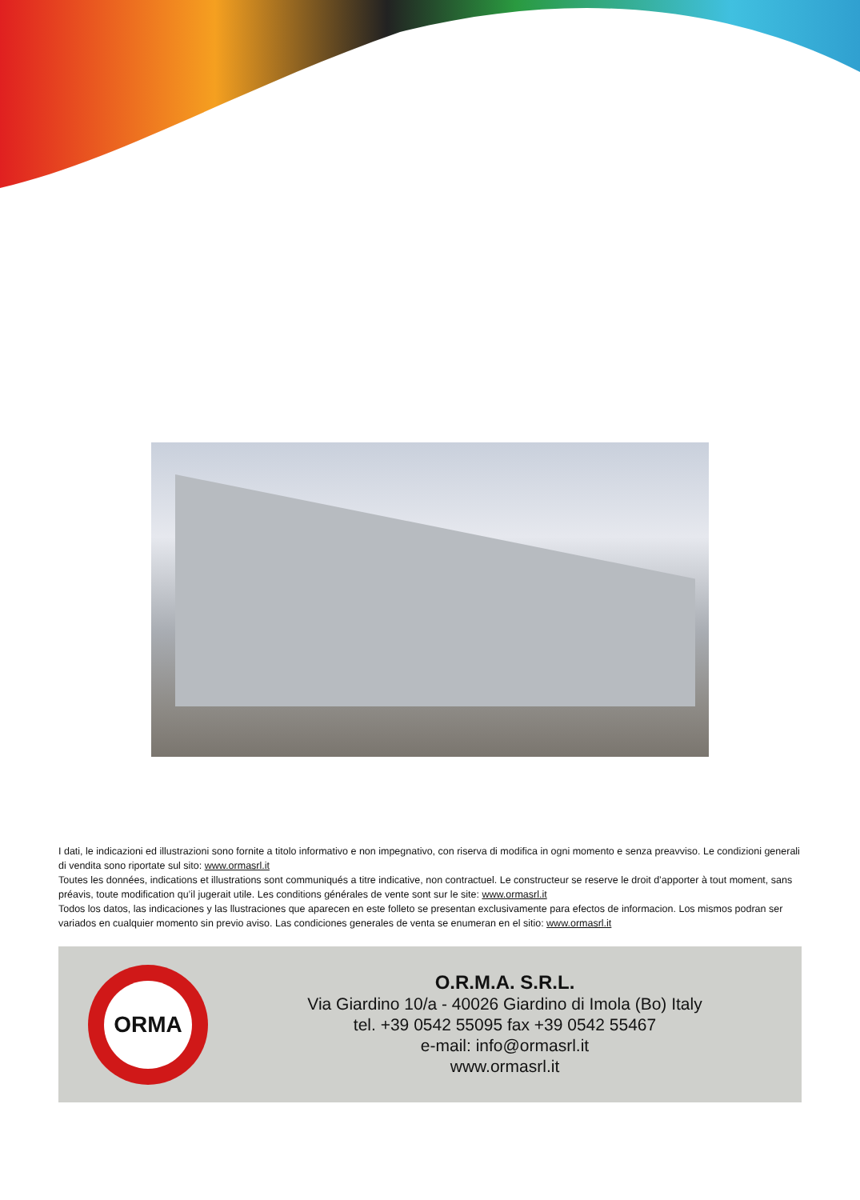I dati, le indicazioni ed illustrazioni sono fornite a titolo informativo e non impegnativo, con riserva di modifica in ogni momento e senza preavviso. Le condizioni generali di vendita sono riportate sul sito: www.ormasrl.it
Toutes les données, indications et illustrations sont communiqués a titre indicative, non contractuel. Le constructeur se reserve le droit d’apporter à tout moment, sans préavis, toute modification qu’il jugerait utile. Les conditions générales de vente sont sur le site: www.ormasrl.it
Todos los datos, las indicaciones y las llustraciones que aparecen en este folleto se presentan exclusivamente para efectos de informacion. Los mismos podran ser variados en cualquier momento sin previo aviso. Las condiciones generales de venta se enumeran en el sitio: www.ormasrl.it
ORMA
O.R.M.A. S.R.L.
Via Giardino 10/a - 40026 Giardino di Imola (Bo) Italy
tel. +39 0542 55095 fax +39 0542 55467
e-mail: info@ormasrl.it
www.ormasrl.it